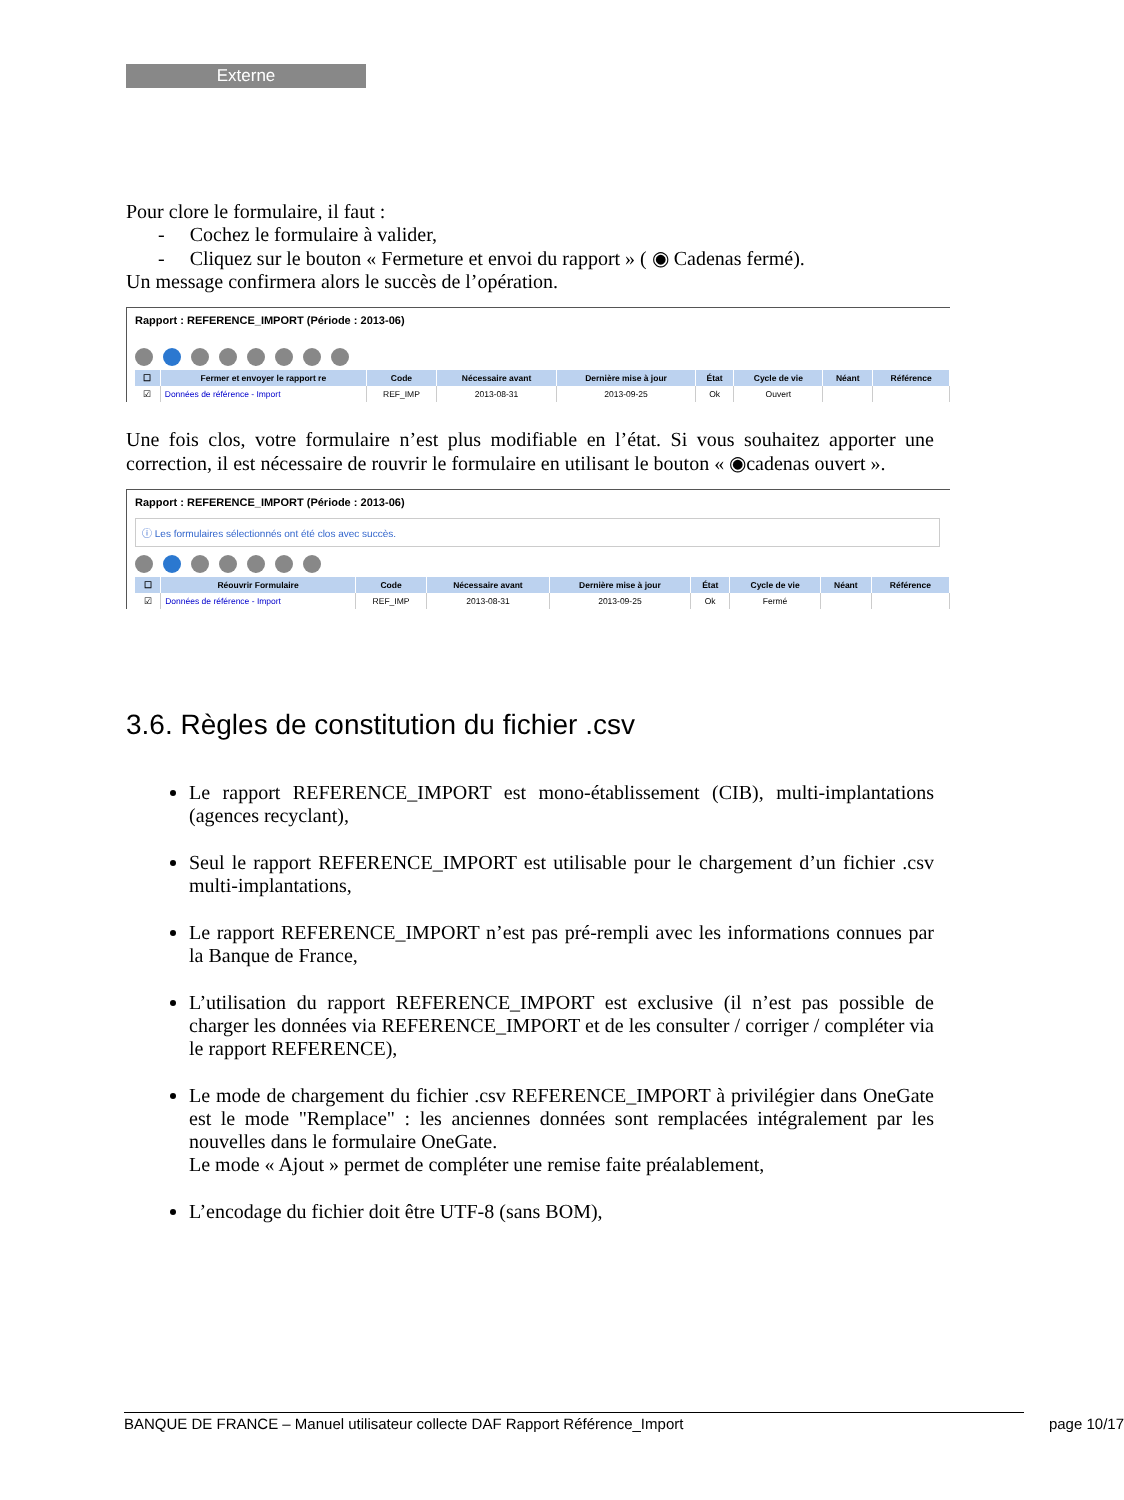Externe
Pour clore le formulaire, il faut :
- Cochez le formulaire à valider,
- Cliquez sur le bouton « Fermeture et envoi du rapport » ( ◉ Cadenas fermé).
Un message confirmera alors le succès de l’opération.
Rapport : REFERENCE_IMPORT (Période : 2013-06)
| ☐ | Fermer et envoyer le rapport re | Code | Nécessaire avant | Dernière mise à jour | État | Cycle de vie | Néant | Référence |
| --- | --- | --- | --- | --- | --- | --- | --- | --- |
| ☑ | Données de référence - Import | REF_IMP | 2013-08-31 | 2013-09-25 | Ok | Ouvert | | |
Une fois clos, votre formulaire n’est plus modifiable en l’état. Si vous souhaitez apporter une correction, il est nécessaire de rouvrir le formulaire en utilisant le bouton « ◉cadenas ouvert ».
Rapport : REFERENCE_IMPORT (Période : 2013-06)
ⓘ Les formulaires sélectionnés ont été clos avec succès.
| ☐ | Réouvrir Formulaire | Code | Nécessaire avant | Dernière mise à jour | État | Cycle de vie | Néant | Référence |
| --- | --- | --- | --- | --- | --- | --- | --- | --- |
| ☑ | Données de référence - Import | REF_IMP | 2013-08-31 | 2013-09-25 | Ok | Fermé | | |
3.6. Règles de constitution du fichier .csv
Le rapport REFERENCE_IMPORT est mono-établissement (CIB), multi-implantations (agences recyclant),
Seul le rapport REFERENCE_IMPORT est utilisable pour le chargement d’un fichier .csv multi-implantations,
Le rapport REFERENCE_IMPORT n’est pas pré-rempli avec les informations connues par la Banque de France,
L’utilisation du rapport REFERENCE_IMPORT est exclusive (il n’est pas possible de charger les données via REFERENCE_IMPORT et de les consulter / corriger / compléter via le rapport REFERENCE),
Le mode de chargement du fichier .csv REFERENCE_IMPORT à privilégier dans OneGate est le mode "Remplace" : les anciennes données sont remplacées intégralement par les nouvelles dans le formulaire OneGate.
Le mode « Ajout » permet de compléter une remise faite préalablement,
L’encodage du fichier doit être UTF-8 (sans BOM),
BANQUE DE FRANCE – Manuel utilisateur collecte DAF Rapport Référence_Import page 10/17